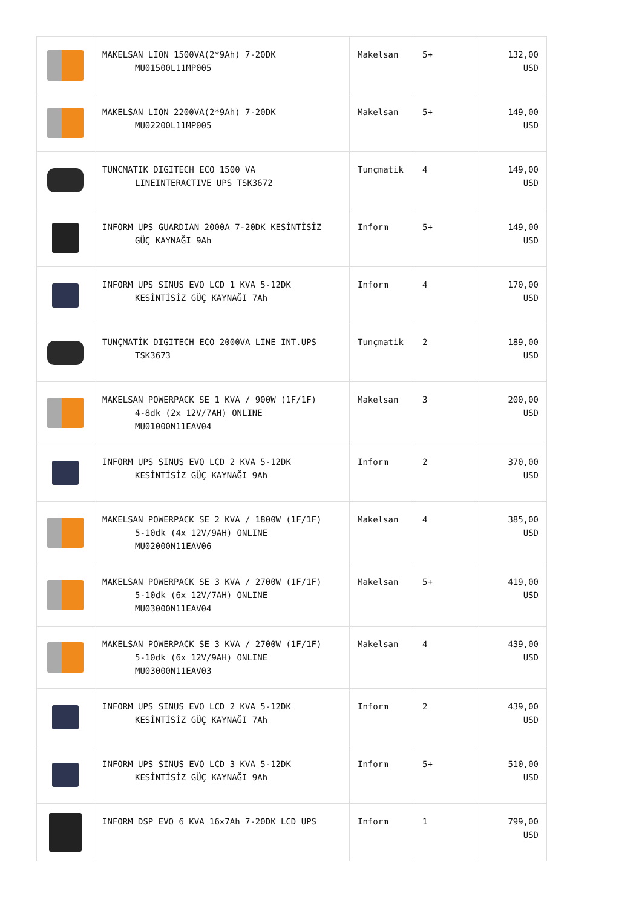| | MAKELSAN LION 1500VA(2*9Ah) 7-20DK MU01500L11MP005 | Makelsan | 5+ | 132,00 USD |
| | MAKELSAN LION 2200VA(2*9Ah) 7-20DK MU02200L11MP005 | Makelsan | 5+ | 149,00 USD |
| | TUNCMATIK DIGITECH ECO 1500 VA LINEINTERACTIVE UPS TSK3672 | Tunçmatik | 4 | 149,00 USD |
| | INFORM UPS GUARDIAN 2000A 7-20DK KESİNTİSİZ GÜÇ KAYNAĞI 9Ah | Inform | 5+ | 149,00 USD |
| | INFORM UPS SINUS EVO LCD 1 KVA 5-12DK KESİNTİSİZ GÜÇ KAYNAĞI 7Ah | Inform | 4 | 170,00 USD |
| | TUNÇMATİK DIGITECH ECO 2000VA LINE INT.UPS TSK3673 | Tunçmatik | 2 | 189,00 USD |
| | MAKELSAN POWERPACK SE 1 KVA / 900W (1F/1F) 4-8dk (2x 12V/7AH) ONLINE MU01000N11EAV04 | Makelsan | 3 | 200,00 USD |
| | INFORM UPS SINUS EVO LCD 2 KVA 5-12DK KESİNTİSİZ GÜÇ KAYNAĞI 9Ah | Inform | 2 | 370,00 USD |
| | MAKELSAN POWERPACK SE 2 KVA / 1800W (1F/1F) 5-10dk (4x 12V/9AH) ONLINE MU02000N11EAV06 | Makelsan | 4 | 385,00 USD |
| | MAKELSAN POWERPACK SE 3 KVA / 2700W (1F/1F) 5-10dk (6x 12V/7AH) ONLINE MU03000N11EAV04 | Makelsan | 5+ | 419,00 USD |
| | MAKELSAN POWERPACK SE 3 KVA / 2700W (1F/1F) 5-10dk (6x 12V/9AH) ONLINE MU03000N11EAV03 | Makelsan | 4 | 439,00 USD |
| | INFORM UPS SINUS EVO LCD 2 KVA 5-12DK KESİNTİSİZ GÜÇ KAYNAĞI 7Ah | Inform | 2 | 439,00 USD |
| | INFORM UPS SINUS EVO LCD 3 KVA 5-12DK KESİNTİSİZ GÜÇ KAYNAĞI 9Ah | Inform | 5+ | 510,00 USD |
| | INFORM DSP EVO 6 KVA 16x7Ah 7-20DK LCD UPS | Inform | 1 | 799,00 USD |